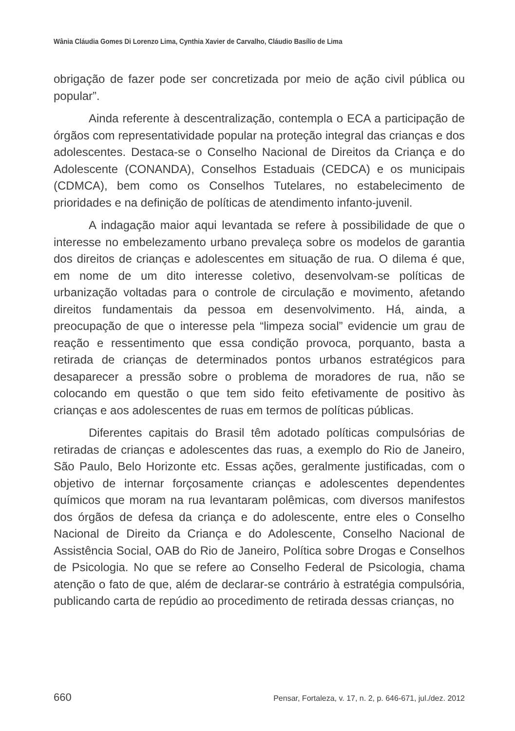Wânia Cláudia Gomes Di Lorenzo Lima, Cynthia Xavier de Carvalho, Cláudio Basílio de Lima
obrigação de fazer pode ser concretizada por meio de ação civil pública ou popular”.
Ainda referente à descentralização, contempla o ECA a participação de órgãos com representatividade popular na proteção integral das crianças e dos adolescentes. Destaca-se o Conselho Nacional de Direitos da Criança e do Adolescente (CONANDA), Conselhos Estaduais (CEDCA) e os municipais (CDMCA), bem como os Conselhos Tutelares, no estabelecimento de prioridades e na definição de políticas de atendimento infanto-juvenil.
A indagação maior aqui levantada se refere à possibilidade de que o interesse no embelezamento urbano prevaleça sobre os modelos de garantia dos direitos de crianças e adolescentes em situação de rua. O dilema é que, em nome de um dito interesse coletivo, desenvolvam-se políticas de urbanização voltadas para o controle de circulação e movimento, afetando direitos fundamentais da pessoa em desenvolvimento. Há, ainda, a preocupação de que o interesse pela “limpeza social” evidencie um grau de reação e ressentimento que essa condição provoca, porquanto, basta a retirada de crianças de determinados pontos urbanos estratégicos para desaparecer a pressão sobre o problema de moradores de rua, não se colocando em questão o que tem sido feito efetivamente de positivo às crianças e aos adolescentes de ruas em termos de políticas públicas.
Diferentes capitais do Brasil têm adotado políticas compulsórias de retiradas de crianças e adolescentes das ruas, a exemplo do Rio de Janeiro, São Paulo, Belo Horizonte etc. Essas ações, geralmente justificadas, com o objetivo de internar forçosamente crianças e adolescentes dependentes químicos que moram na rua levantaram polêmicas, com diversos manifestos dos órgãos de defesa da criança e do adolescente, entre eles o Conselho Nacional de Direito da Criança e do Adolescente, Conselho Nacional de Assistência Social, OAB do Rio de Janeiro, Política sobre Drogas e Conselhos de Psicologia. No que se refere ao Conselho Federal de Psicologia, chama atenção o fato de que, além de declarar-se contrário à estratégia compulsória, publicando carta de repúdio ao procedimento de retirada dessas crianças, no
660 Pensar, Fortaleza, v. 17, n. 2, p. 646-671, jul./dez. 2012